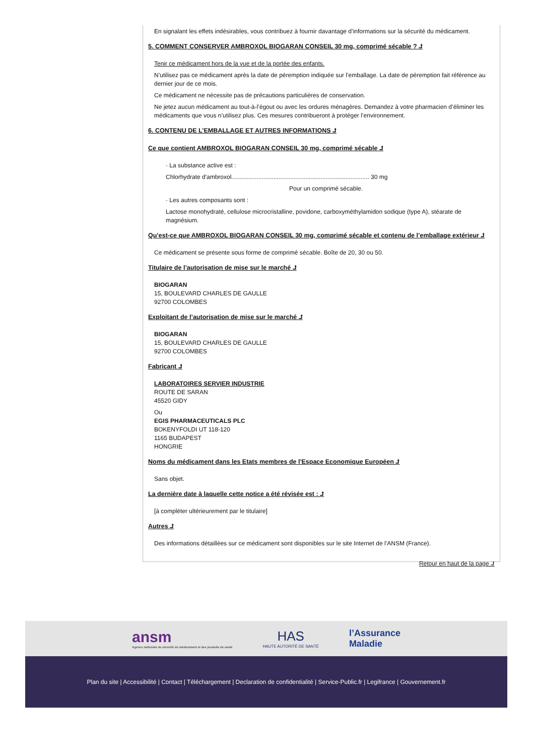En signalant les effets indésirables, vous contribuez à fournir davantage d’informations sur la sécurité du médicament.
5. COMMENT CONSERVER AMBROXOL BIOGARAN CONSEIL 30 mg, comprimé sécable ? ⮥
Tenir ce médicament hors de la vue et de la portée des enfants.
N’utilisez pas ce médicament après la date de péremption indiquée sur l’emballage. La date de péremption fait référence au dernier jour de ce mois.
Ce médicament ne nécessite pas de précautions particulières de conservation.
Ne jetez aucun médicament au tout-à-l’égout ou avec les ordures ménagères. Demandez à votre pharmacien d’éliminer les médicaments que vous n’utilisez plus. Ces mesures contribueront à protéger l’environnement.
6. CONTENU DE L’EMBALLAGE ET AUTRES INFORMATIONS ⮥
Ce que contient AMBROXOL BIOGARAN CONSEIL 30 mg, comprimé sécable ⮥
· La substance active est :
Chlorhydrate d'ambroxol.................................................................................. 30 mg
Pour un comprimé sécable.
· Les autres composants sont :
Lactose monohydraté, cellulose microcristalline, povidone, carboxyméthylamidon sodique (type A), stéarate de magnésium.
Qu’est-ce que AMBROXOL BIOGARAN CONSEIL 30 mg, comprimé sécable et contenu de l’emballage extérieur ⮥
Ce médicament se présente sous forme de comprimé sécable. Boîte de 20, 30 ou 50.
Titulaire de l’autorisation de mise sur le marché ⮥
BIOGARAN
15, BOULEVARD CHARLES DE GAULLE
92700 COLOMBES
Exploitant de l’autorisation de mise sur le marché ⮥
BIOGARAN
15, BOULEVARD CHARLES DE GAULLE
92700 COLOMBES
Fabricant ⮥
LABORATOIRES SERVIER INDUSTRIE
ROUTE DE SARAN
45520 GIDY
Ou
EGIS PHARMACEUTICALS PLC
BOKENYFOLDI UT 118-120
1165 BUDAPEST
HONGRIE
Noms du médicament dans les Etats membres de l'Espace Economique Européen ⮥
Sans objet.
La dernière date à laquelle cette notice a été révisée est : ⮥
[à compléter ultérieurement par le titulaire]
Autres ⮥
Des informations détaillées sur ce médicament sont disponibles sur le site Internet de l’ANSM (France).
Retour en haut de la page ⮥
ansm
Agence nationale de sécurité du médicament et des produits de santé
HAS
HAUTE AUTORITÉ DE SANTÉ
l’Assurance
Maladie
Plan du site | Accessibilité | Contact | Téléchargement | Declaration de confidentialité | Service-Public.fr | Legifrance | Gouvernement.fr